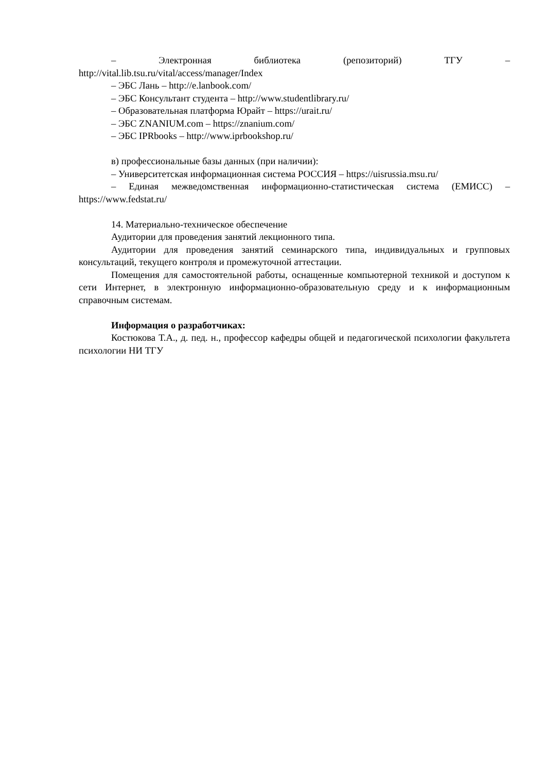– Электронная библиотека (репозиторий) ТГУ –
http://vital.lib.tsu.ru/vital/access/manager/Index
– ЭБС Лань – http://e.lanbook.com/
– ЭБС Консультант студента – http://www.studentlibrary.ru/
– Образовательная платформа Юрайт – https://urait.ru/
– ЭБС ZNANIUM.com – https://znanium.com/
– ЭБС IPRbooks – http://www.iprbookshop.ru/
в) профессиональные базы данных (при наличии):
– Университетская информационная система РОССИЯ – https://uisrussia.msu.ru/
– Единая межведомственная информационно-статистическая система (ЕМИСС) – https://www.fedstat.ru/
14. Материально-техническое обеспечение
Аудитории для проведения занятий лекционного типа.
Аудитории для проведения занятий семинарского типа, индивидуальных и групповых консультаций, текущего контроля и промежуточной аттестации.
Помещения для самостоятельной работы, оснащенные компьютерной техникой и доступом к сети Интернет, в электронную информационно-образовательную среду и к информационным справочным системам.
Информация о разработчиках:
Костюкова Т.А., д. пед. н., профессор кафедры общей и педагогической психологии факультета психологии НИ ТГУ